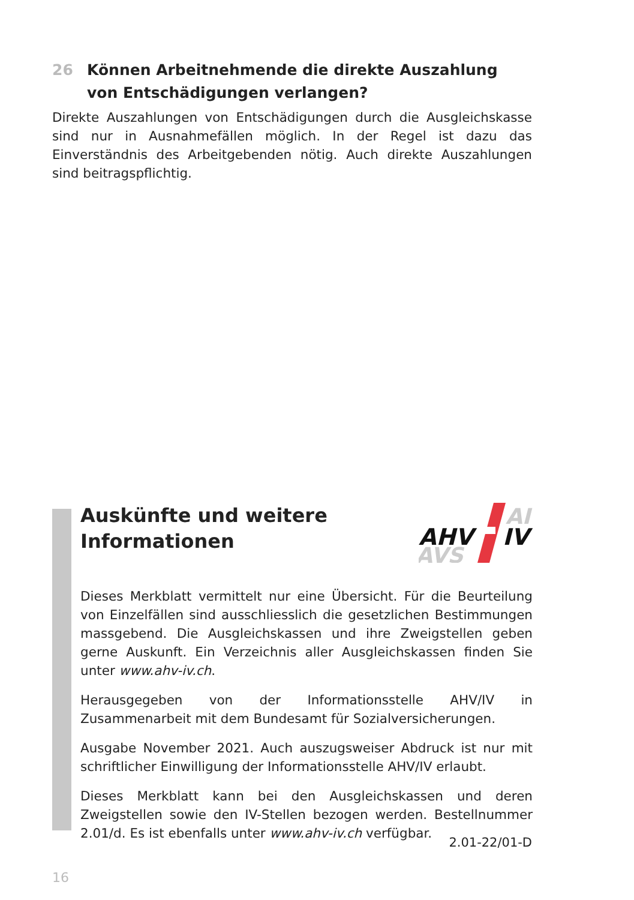26 Können Arbeitnehmende die direkte Auszahlung von Entschädigungen verlangen?
Direkte Auszahlungen von Entschädigungen durch die Ausgleichskasse sind nur in Ausnahmefällen möglich. In der Regel ist dazu das Einverständnis des Arbeitgebenden nötig. Auch direkte Auszahlungen sind beitragspflichtig.
Auskünfte und weitere
Informationen
AHV
IV
AI
AVS
Dieses Merkblatt vermittelt nur eine Übersicht. Für die Beurteilung von Einzelfällen sind ausschliesslich die gesetzlichen Bestimmungen massgebend. Die Ausgleichskassen und ihre Zweigstellen geben gerne Auskunft. Ein Verzeichnis aller Ausgleichskassen finden Sie unter www.ahv-iv.ch.
Herausgegeben von der Informationsstelle AHV/IV in Zusammenarbeit mit dem Bundesamt für Sozialversicherungen.
Ausgabe November 2021. Auch auszugsweiser Abdruck ist nur mit schriftlicher Einwilligung der Informationsstelle AHV/IV erlaubt.
Dieses Merkblatt kann bei den Ausgleichskassen und deren Zweigstellen sowie den IV-Stellen bezogen werden. Bestellnummer 2.01/d. Es ist ebenfalls unter www.ahv-iv.ch verfügbar.
2.01-22/01-D
16